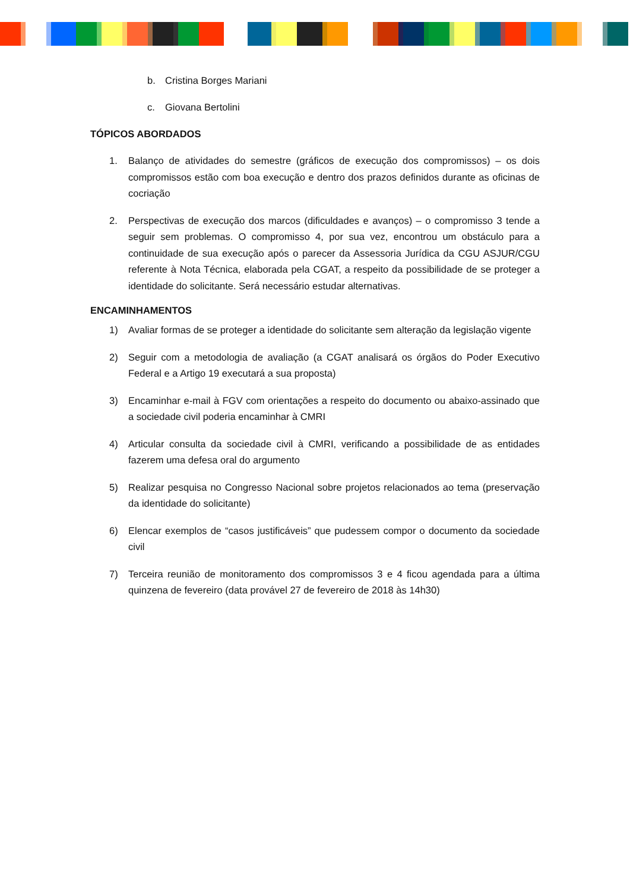b. Cristina Borges Mariani
c. Giovana Bertolini
TÓPICOS ABORDADOS
1. Balanço de atividades do semestre (gráficos de execução dos compromissos) – os dois compromissos estão com boa execução e dentro dos prazos definidos durante as oficinas de cocriação
2. Perspectivas de execução dos marcos (dificuldades e avanços) – o compromisso 3 tende a seguir sem problemas. O compromisso 4, por sua vez, encontrou um obstáculo para a continuidade de sua execução após o parecer da Assessoria Jurídica da CGU ASJUR/CGU referente à Nota Técnica, elaborada pela CGAT, a respeito da possibilidade de se proteger a identidade do solicitante. Será necessário estudar alternativas.
ENCAMINHAMENTOS
1) Avaliar formas de se proteger a identidade do solicitante sem alteração da legislação vigente
2) Seguir com a metodologia de avaliação (a CGAT analisará os órgãos do Poder Executivo Federal e a Artigo 19 executará a sua proposta)
3) Encaminhar e-mail à FGV com orientações a respeito do documento ou abaixo-assinado que a sociedade civil poderia encaminhar à CMRI
4) Articular consulta da sociedade civil à CMRI, verificando a possibilidade de as entidades fazerem uma defesa oral do argumento
5) Realizar pesquisa no Congresso Nacional sobre projetos relacionados ao tema (preservação da identidade do solicitante)
6) Elencar exemplos de “casos justificáveis” que pudessem compor o documento da sociedade civil
7) Terceira reunião de monitoramento dos compromissos 3 e 4 ficou agendada para a última quinzena de fevereiro (data provável 27 de fevereiro de 2018 às 14h30)